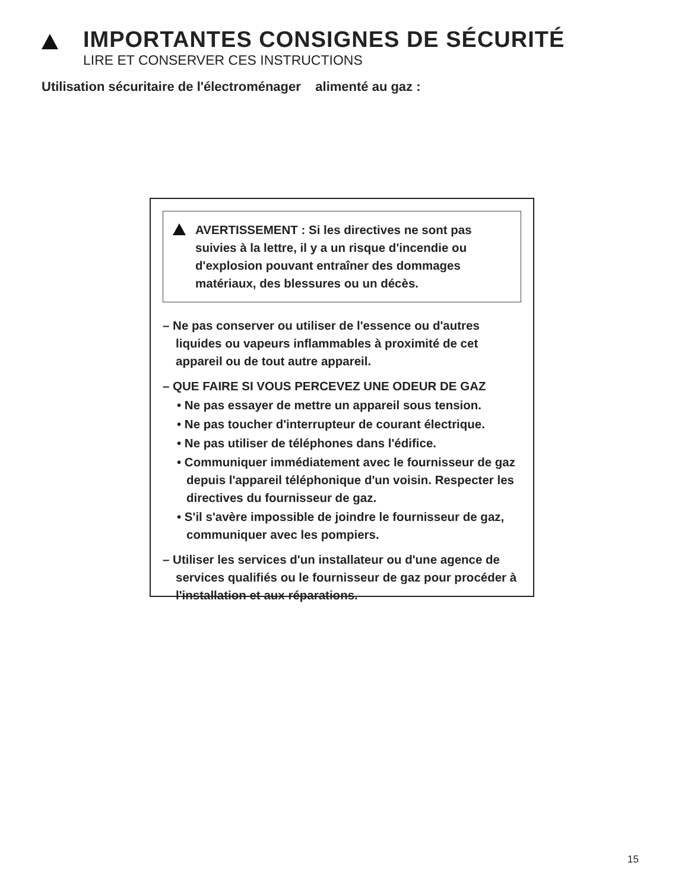IMPORTANTES CONSIGNES DE SÉCURITÉ
LIRE ET CONSERVER CES INSTRUCTIONS
Utilisation sécuritaire de l'électroménager alimenté au gaz :
AVERTISSEMENT : Si les directives ne sont pas suivies à la lettre, il y a un risque d'incendie ou d'explosion pouvant entraîner des dommages matériaux, des blessures ou un décès.
– Ne pas conserver ou utiliser de l'essence ou d'autres liquides ou vapeurs inflammables à proximité de cet appareil ou de tout autre appareil.
– QUE FAIRE SI VOUS PERCEVEZ UNE ODEUR DE GAZ
• Ne pas essayer de mettre un appareil sous tension.
• Ne pas toucher d'interrupteur de courant électrique.
• Ne pas utiliser de téléphones dans l'édifice.
• Communiquer immédiatement avec le fournisseur de gaz depuis l'appareil téléphonique d'un voisin. Respecter les directives du fournisseur de gaz.
• S'il s'avère impossible de joindre le fournisseur de gaz, communiquer avec les pompiers.
– Utiliser les services d'un installateur ou d'une agence de services qualifiés ou le fournisseur de gaz pour procéder à l'installation et aux réparations.
15